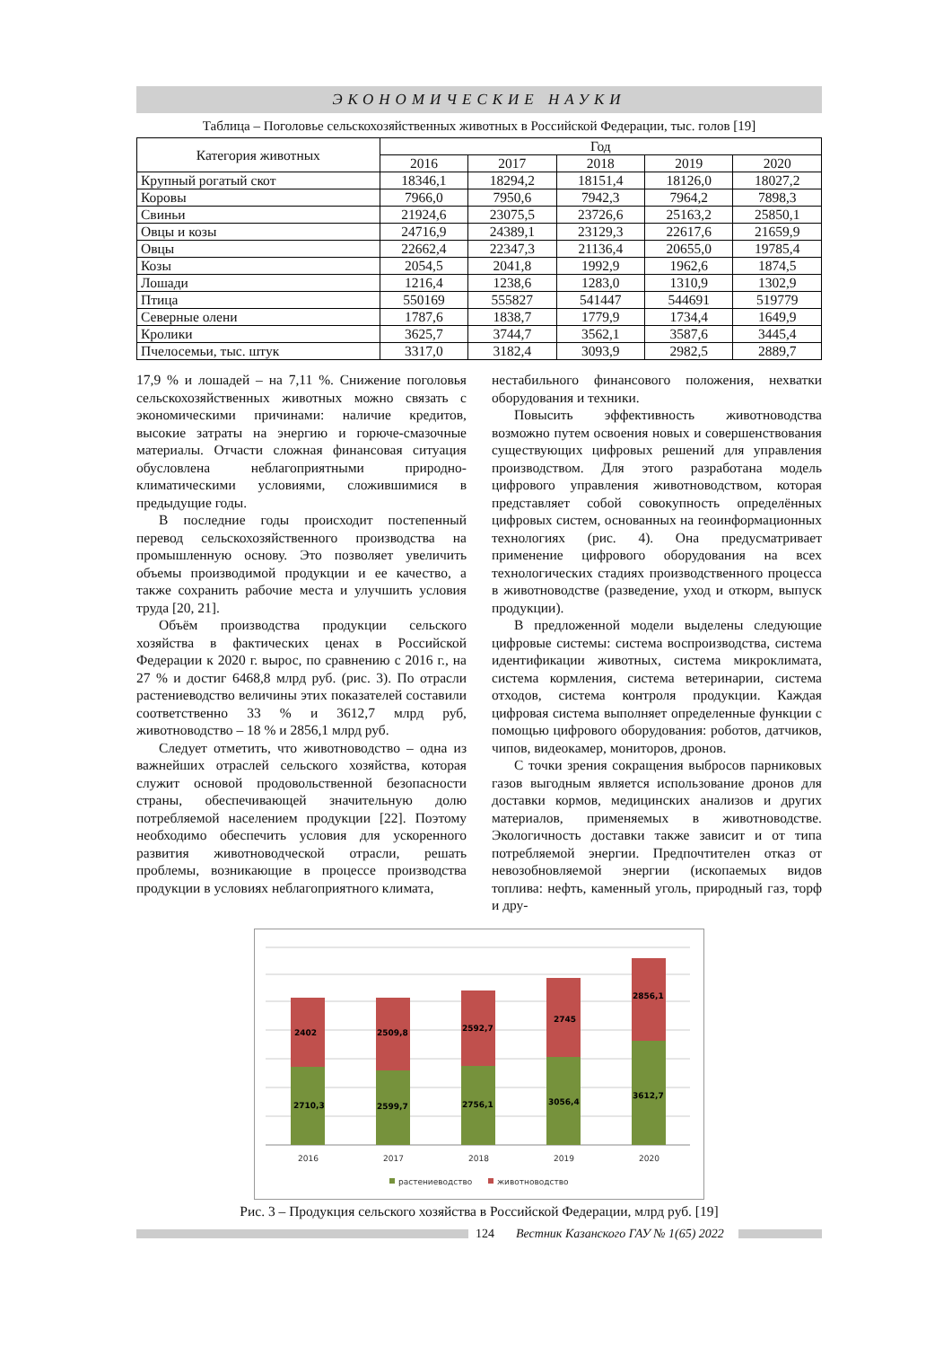ЭКОНОМИЧЕСКИЕ НАУКИ
Таблица – Поголовье сельскохозяйственных животных в Российской Федерации, тыс. голов [19]
| Категория животных | Год | | | | |
| --- | --- | --- | --- | --- | --- |
| | 2016 | 2017 | 2018 | 2019 | 2020 |
| Крупный рогатый скот | 18346,1 | 18294,2 | 18151,4 | 18126,0 | 18027,2 |
| Коровы | 7966,0 | 7950,6 | 7942,3 | 7964,2 | 7898,3 |
| Свиньи | 21924,6 | 23075,5 | 23726,6 | 25163,2 | 25850,1 |
| Овцы и козы | 24716,9 | 24389,1 | 23129,3 | 22617,6 | 21659,9 |
| Овцы | 22662,4 | 22347,3 | 21136,4 | 20655,0 | 19785,4 |
| Козы | 2054,5 | 2041,8 | 1992,9 | 1962,6 | 1874,5 |
| Лошади | 1216,4 | 1238,6 | 1283,0 | 1310,9 | 1302,9 |
| Птица | 550169 | 555827 | 541447 | 544691 | 519779 |
| Северные олени | 1787,6 | 1838,7 | 1779,9 | 1734,4 | 1649,9 |
| Кролики | 3625,7 | 3744,7 | 3562,1 | 3587,6 | 3445,4 |
| Пчелосемьи, тыс. штук | 3317,0 | 3182,4 | 3093,9 | 2982,5 | 2889,7 |
17,9 % и лошадей – на 7,11 %. Снижение поголовья сельскохозяйственных животных можно связать с экономическими причинами: наличие кредитов, высокие затраты на энергию и горюче-смазочные материалы. Отчасти сложная финансовая ситуация обусловлена неблагоприятными природно-климатическими условиями, сложившимися в предыдущие годы.
В последние годы происходит постепенный перевод сельскохозяйственного производства на промышленную основу. Это позволяет увеличить объемы производимой продукции и ее качество, а также сохранить рабочие места и улучшить условия труда [20, 21].
Объём производства продукции сельского хозяйства в фактических ценах в Российской Федерации к 2020 г. вырос, по сравнению с 2016 г., на 27 % и достиг 6468,8 млрд руб. (рис. 3). По отрасли растениеводство величины этих показателей составили соответственно 33 % и 3612,7 млрд руб, животноводство – 18 % и 2856,1 млрд руб.
Следует отметить, что животноводство – одна из важнейших отраслей сельского хозяйства, которая служит основой продовольственной безопасности страны, обеспечивающей значительную долю потребляемой населением продукции [22]. Поэтому необходимо обеспечить условия для ускоренного развития животноводческой отрасли, решать проблемы, возникающие в процессе производства продукции в условиях неблагоприятного климата,
нестабильного финансового положения, нехватки оборудования и техники.
Повысить эффективность животноводства возможно путем освоения новых и совершенствования существующих цифровых решений для управления производством. Для этого разработана модель цифрового управления животноводством, которая представляет собой совокупность определённых цифровых систем, основанных на геоинформационных технологиях (рис. 4). Она предусматривает применение цифрового оборудования на всех технологических стадиях производственного процесса в животноводстве (разведение, уход и откорм, выпуск продукции).
В предложенной модели выделены следующие цифровые системы: система воспроизводства, система идентификации животных, система микроклимата, система кормления, система ветеринарии, система отходов, система контроля продукции. Каждая цифровая система выполняет определенные функции с помощью цифрового оборудования: роботов, датчиков, чипов, видеокамер, мониторов, дронов.
С точки зрения сокращения выбросов парниковых газов выгодным является использование дронов для доставки кормов, медицинских анализов и других материалов, применяемых в животноводстве. Экологичность доставки также зависит и от типа потребляемой энергии. Предпочтителен отказ от невозобновляемой энергии (ископаемых видов топлива: нефть, каменный уголь, природный газ, торф и дру-
2402
2710,3
2509,8
2599,7
2592,7
2756,1
2745
3056,4
2856,1
3612,7
2016
2017
2018
2019
2020
растениеводство
животноводство
Рис. 3 – Продукция сельского хозяйства в Российской Федерации, млрд руб. [19]
124 Вестник Казанского ГАУ № 1(65) 2022